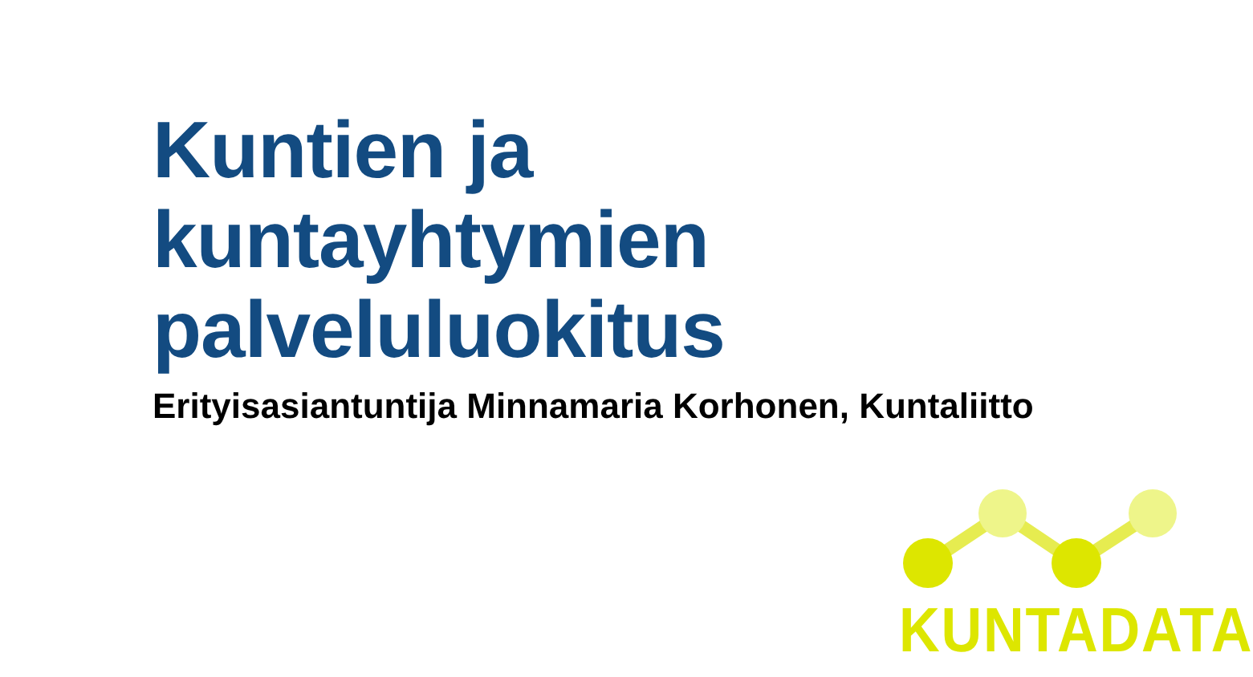Kuntien ja kuntayhtymien palveluluokitus
Erityisasiantuntija Minnamaria Korhonen, Kuntaliitto
KUNTADATA